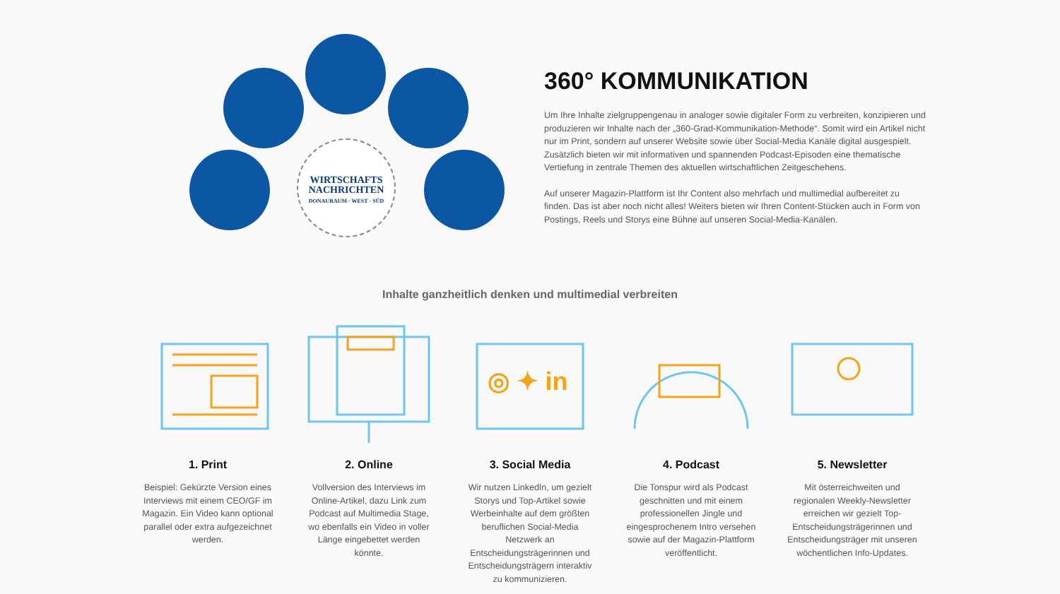WIRTSCHAFTS
NACHRICHTEN
DONAURAUM · WEST · SÜD
360° KOMMUNIKATION
Um Ihre Inhalte zielgruppengenau in analoger sowie digitaler Form zu verbreiten, konzipieren und produzieren wir Inhalte nach der „360-Grad-Kommunikation-Methode“. Somit wird ein Artikel nicht nur im Print, sondern auf unserer Website sowie über Social-Media Kanäle digital ausgespielt. Zusätzlich bieten wir mit informativen und spannenden Podcast-Episoden eine thematische Vertiefung in zentrale Themen des aktuellen wirtschaftlichen Zeitgeschehens.
Auf unserer Magazin-Plattform ist Ihr Content also mehrfach und multimedial aufbereitet zu finden. Das ist aber noch nicht alles! Weiters bieten wir Ihren Content-Stücken auch in Form von Postings, Reels und Storys eine Bühne auf unseren Social-Media-Kanälen.
Inhalte ganzheitlich denken und multimedial verbreiten
1. Print
Beispiel: Gekürzte Version eines Interviews mit einem CEO/GF im Magazin. Ein Video kann optional parallel oder extra aufgezeichnet werden.
2. Online
Vollversion des Interviews im Online-Artikel, dazu Link zum Podcast auf Multimedia Stage, wo ebenfalls ein Video in voller Länge eingebettet werden könnte.
◎ ✦ in
3. Social Media
Wir nutzen LinkedIn, um gezielt Storys und Top-Artikel sowie Werbeinhalte auf dem größten beruflichen Social-Media Netzwerk an Entscheidungsträgerinnen und Entscheidungsträgern interaktiv zu kommunizieren.
4. Podcast
Die Tonspur wird als Podcast geschnitten und mit einem professionellen Jingle und eingesprochenem Intro versehen sowie auf der Magazin-Plattform veröffentlicht.
5. Newsletter
Mit österreichweiten und regionalen Weekly-Newsletter erreichen wir gezielt Top-Entscheidungsträgerinnen und Entscheidungsträger mit unseren wöchentlichen Info-Updates.